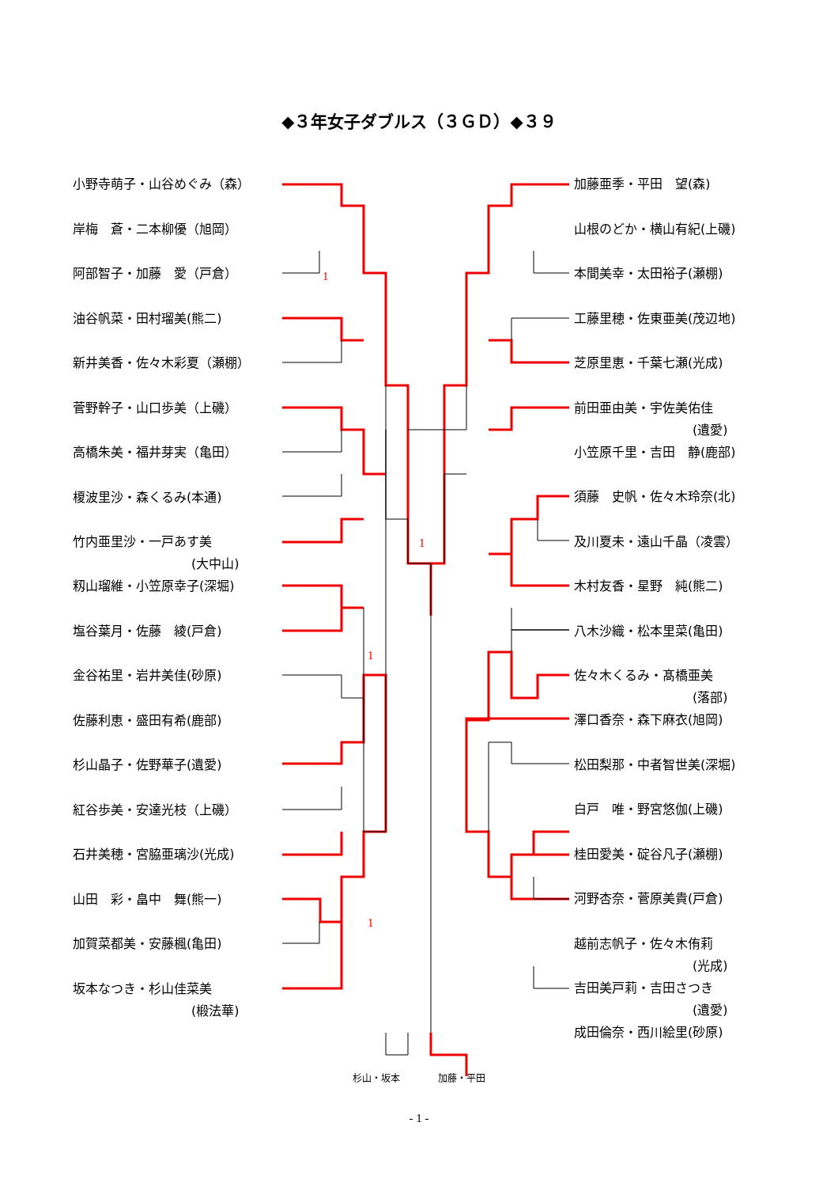◆３年女子ダブルス（３ＧＤ）◆３９
小野寺萌子・山谷めぐみ（森）
岸梅　蒼・二本柳優（旭岡）
阿部智子・加藤　愛（戸倉）
油谷帆菜・田村瑠美(熊二)
新井美香・佐々木彩夏（瀬棚）
菅野幹子・山口歩美（上磯）
高橋朱美・福井芽実（亀田）
榎波里沙・森くるみ(本通)
竹内亜里沙・一戸あす美
(大中山)
籾山瑠維・小笠原幸子(深堀)
塩谷葉月・佐藤　綾(戸倉)
金谷祐里・岩井美佳(砂原)
佐藤利恵・盛田有希(鹿部)
杉山晶子・佐野華子(遺愛)
紅谷歩美・安達光枝（上磯）
石井美穂・宮脇亜璃沙(光成)
山田　彩・畠中　舞(熊一)
加賀菜都美・安藤楓(亀田)
坂本なつき・杉山佳菜美
(椴法華)
加藤亜季・平田　望(森)
山根のどか・横山有紀(上磯)
本間美幸・太田裕子(瀬棚)
工藤里穂・佐東亜美(茂辺地)
芝原里恵・千葉七瀬(光成)
前田亜由美・宇佐美佑佳
(遺愛)
小笠原千里・吉田　静(鹿部)
須藤　史帆・佐々木玲奈(北)
及川夏未・遠山千晶（凌雲）
木村友香・星野　純(熊二)
八木沙織・松本里菜(亀田)
佐々木くるみ・髙橋亜美
(落部)
澤口香奈・森下麻衣(旭岡)
松田梨那・中者智世美(深堀)
白戸　唯・野宮悠伽(上磯)
桂田愛美・碇谷凡子(瀬棚)
河野杏奈・菅原美貴(戸倉)
越前志帆子・佐々木侑莉
(光成)
吉田美戸莉・吉田さつき
(遺愛)
成田倫奈・西川絵里(砂原)
1
1
1
1
杉山・坂本 加藤・平田
- 1 -